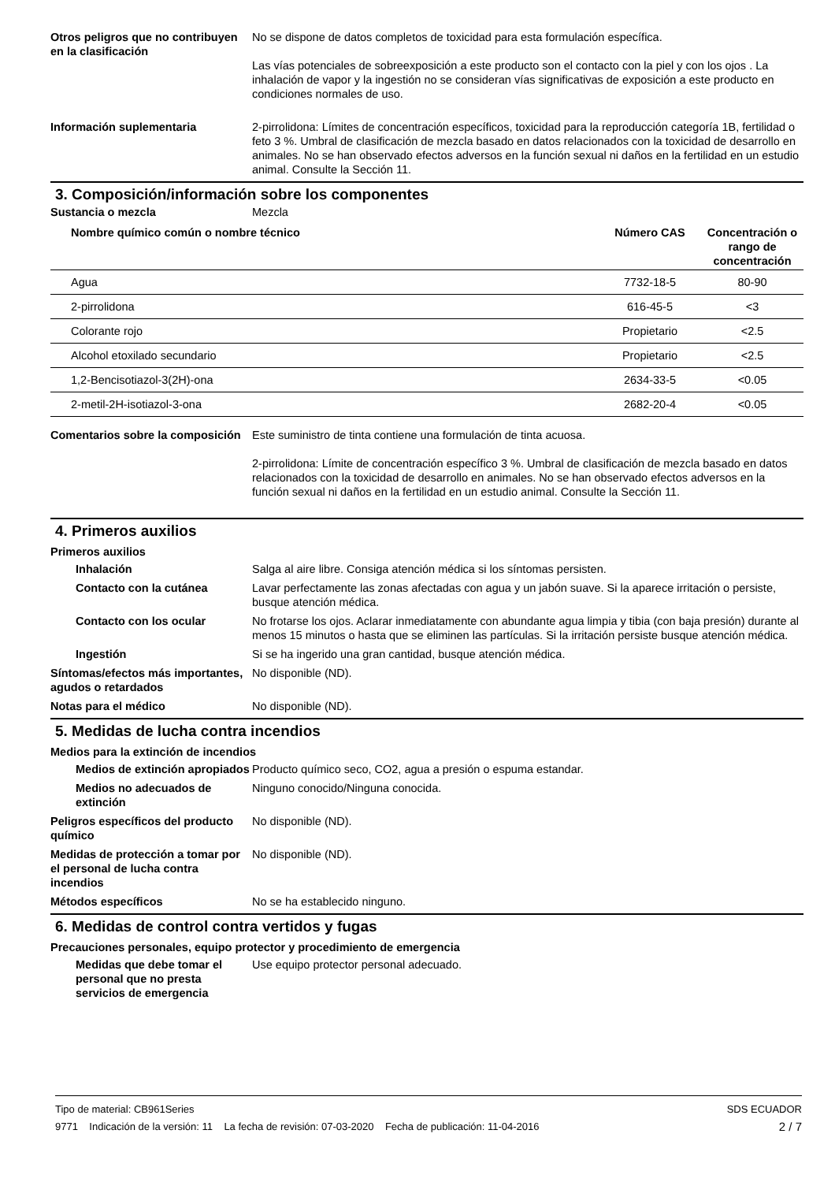Otros peligros que no contribuyen en la clasificación
No se dispone de datos completos de toxicidad para esta formulación específica.
Las vías potenciales de sobreexposición a este producto son el contacto con la piel y con los ojos . La inhalación de vapor y la ingestión no se consideran vías significativas de exposición a este producto en condiciones normales de uso.
Información suplementaria 2-pirrolidona: Límites de concentración específicos, toxicidad para la reproducción categoría 1B, fertilidad o feto 3 %. Umbral de clasificación de mezcla basado en datos relacionados con la toxicidad de desarrollo en animales. No se han observado efectos adversos en la función sexual ni daños en la fertilidad en un estudio animal. Consulte la Sección 11.
3. Composición/información sobre los componentes
Sustancia o mezcla Mezcla
| Nombre químico común o nombre técnico | Número CAS | Concentración o rango de concentración |
| --- | --- | --- |
| Agua | 7732-18-5 | 80-90 |
| 2-pirrolidona | 616-45-5 | <3 |
| Colorante rojo | Propietario | <2.5 |
| Alcohol etoxilado secundario | Propietario | <2.5 |
| 1,2-Bencisotiazol-3(2H)-ona | 2634-33-5 | <0.05 |
| 2-metil-2H-isotiazol-3-ona | 2682-20-4 | <0.05 |
Comentarios sobre la composición
Este suministro de tinta contiene una formulación de tinta acuosa.
2-pirrolidona: Límite de concentración específico 3 %. Umbral de clasificación de mezcla basado en datos relacionados con la toxicidad de desarrollo en animales. No se han observado efectos adversos en la función sexual ni daños en la fertilidad en un estudio animal. Consulte la Sección 11.
4. Primeros auxilios
Primeros auxilios
Inhalación Salga al aire libre. Consiga atención médica si los síntomas persisten.
Contacto con la cutánea Lavar perfectamente las zonas afectadas con agua y un jabón suave. Si la aparece irritación o persiste, busque atención médica.
Contacto con los ocular No frotarse los ojos. Aclarar inmediatamente con abundante agua limpia y tibia (con baja presión) durante al menos 15 minutos o hasta que se eliminen las partículas. Si la irritación persiste busque atención médica.
Ingestión Si se ha ingerido una gran cantidad, busque atención médica.
Síntomas/efectos más importantes, agudos o retardados
No disponible (ND).
Notas para el médico No disponible (ND).
5. Medidas de lucha contra incendios
Medios para la extinción de incendios
Medios de extinción apropiados
Producto químico seco, CO2, agua a presión o espuma estandar.
Medios no adecuados de extinción
Ninguno conocido/Ninguna conocida.
Peligros específicos del producto químico
No disponible (ND).
Medidas de protección a tomar por el personal de lucha contra incendios
No disponible (ND).
Métodos específicos No se ha establecido ninguno.
6. Medidas de control contra vertidos y fugas
Precauciones personales, equipo protector y procedimiento de emergencia
Medidas que debe tomar el personal que no presta servicios de emergencia
Use equipo protector personal adecuado.
Tipo de material: CB961Series
9771 Indicación de la versión: 11 La fecha de revisión: 07-03-2020 Fecha de publicación: 11-04-2016
SDS ECUADOR
2 / 7